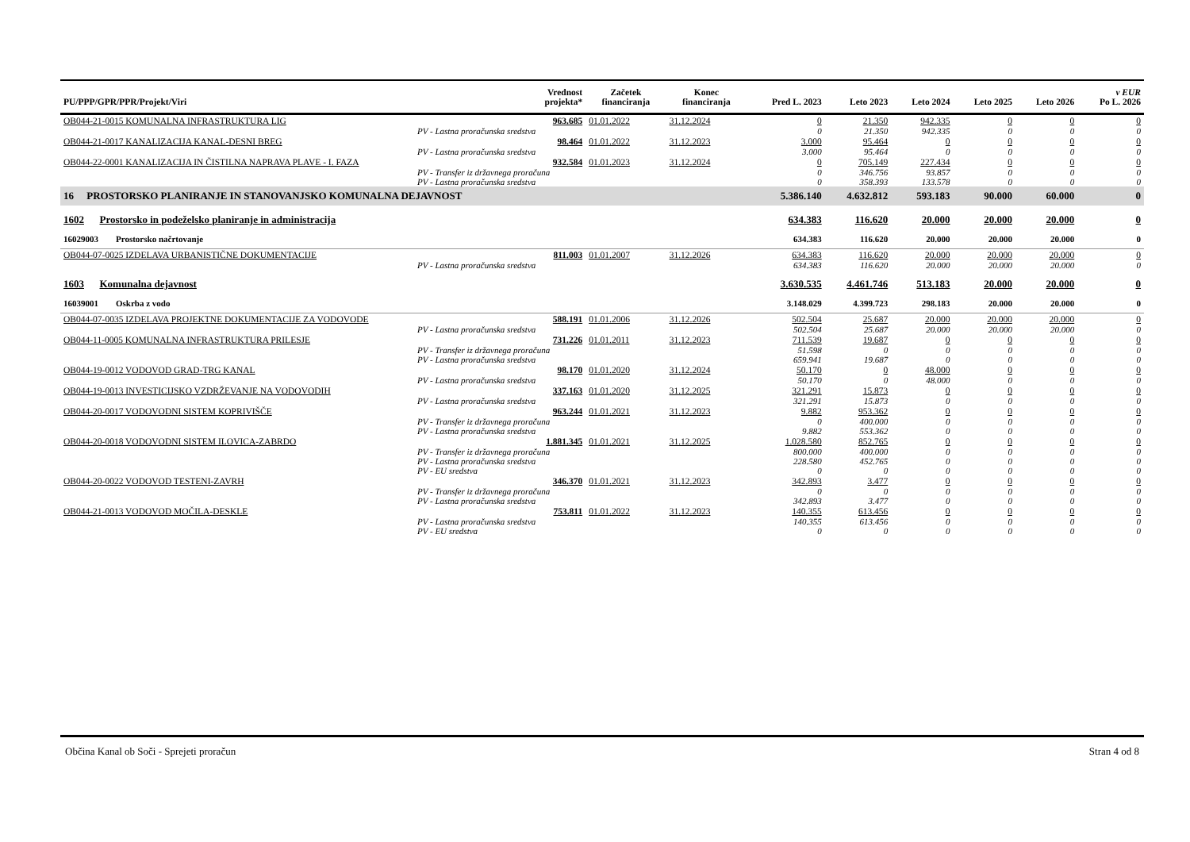| PU/PPP/GPR/PPR/Projekt/Viri | Vrednost projekta* | Začetek financiranja | Konec financiranja | Pred L. 2023 | Leto 2023 | Leto 2024 | Leto 2025 | Leto 2026 | v EUR Po L. 2026 |
| --- | --- | --- | --- | --- | --- | --- | --- | --- | --- |
| OB044-21-0015 KOMUNALNA INFRASTRUKTURA LIG | 963.685 | 01.01.2022 | 31.12.2024 | 0 | 21.350 | 942.335 | 0 | 0 | 0 |
| PV - Lastna proračunska sredstva | | | | 0 | 21.350 | 942.335 | 0 | 0 | 0 |
| OB044-21-0017 KANALIZACIJA KANAL-DESNI BREG | 98.464 | 01.01.2022 | 31.12.2023 | 3.000 | 95.464 | 0 | 0 | 0 | 0 |
| PV - Lastna proračunska sredstva | | | | 3.000 | 95.464 | 0 | 0 | 0 | 0 |
| OB044-22-0001 KANALIZACIJA IN ČISTILNA NAPRAVA PLAVE - I. FAZA | 932.584 | 01.01.2023 | 31.12.2024 | 0 | 705.149 | 227.434 | 0 | 0 | 0 |
| PV - Transfer iz državnega proračuna | | | | 0 | 346.756 | 93.857 | 0 | 0 | 0 |
| PV - Lastna proračunska sredstva | | | | 0 | 358.393 | 133.578 | 0 | 0 | 0 |
| 16 PROSTORSKO PLANIRANJE IN STANOVANJSKO KOMUNALNA DEJAVNOST | | | | 5.386.140 | 4.632.812 | 593.183 | 90.000 | 60.000 | 0 |
| 1602 Prostorsko in podeželsko planiranje in administracija | | | | 634.383 | 116.620 | 20.000 | 20.000 | 20.000 | 0 |
| 16029003 Prostorsko načrtovanje | | | | 634.383 | 116.620 | 20.000 | 20.000 | 20.000 | 0 |
| OB044-07-0025 IZDELAVA URBANISTIČNE DOKUMENTACIJE | 811.003 | 01.01.2007 | 31.12.2026 | 634.383 | 116.620 | 20.000 | 20.000 | 20.000 | 0 |
| PV - Lastna proračunska sredstva | | | | 634.383 | 116.620 | 20.000 | 20.000 | 20.000 | 0 |
| 1603 Komunalna dejavnost | | | | 3.630.535 | 4.461.746 | 513.183 | 20.000 | 20.000 | 0 |
| 16039001 Oskrba z vodo | | | | 3.148.029 | 4.399.723 | 298.183 | 20.000 | 20.000 | 0 |
| OB044-07-0035 IZDELAVA PROJEKTNE DOKUMENTACIJE ZA VODOVODE | 588.191 | 01.01.2006 | 31.12.2026 | 502.504 | 25.687 | 20.000 | 20.000 | 20.000 | 0 |
| PV - Lastna proračunska sredstva | | | | 502.504 | 25.687 | 20.000 | 20.000 | 20.000 | 0 |
| OB044-11-0005 KOMUNALNA INFRASTRUKTURA PRILESJE | 731.226 | 01.01.2011 | 31.12.2023 | 711.539 | 19.687 | 0 | 0 | 0 | 0 |
| PV - Transfer iz državnega proračuna | | | | 51.598 | 0 | 0 | 0 | 0 | 0 |
| PV - Lastna proračunska sredstva | | | | 659.941 | 19.687 | 0 | 0 | 0 | 0 |
| OB044-19-0012 VODOVOD GRAD-TRG KANAL | 98.170 | 01.01.2020 | 31.12.2024 | 50.170 | 0 | 48.000 | 0 | 0 | 0 |
| PV - Lastna proračunska sredstva | | | | 50.170 | 0 | 48.000 | 0 | 0 | 0 |
| OB044-19-0013 INVESTICIJSKO VZDRŽEVANJE NA VODOVODIH | 337.163 | 01.01.2020 | 31.12.2025 | 321.291 | 15.873 | 0 | 0 | 0 | 0 |
| PV - Lastna proračunska sredstva | | | | 321.291 | 15.873 | 0 | 0 | 0 | 0 |
| OB044-20-0017 VODOVODNI SISTEM KOPRIVIŠČE | 963.244 | 01.01.2021 | 31.12.2023 | 9.882 | 953.362 | 0 | 0 | 0 | 0 |
| PV - Transfer iz državnega proračuna | | | | 0 | 400.000 | 0 | 0 | 0 | 0 |
| PV - Lastna proračunska sredstva | | | | 9.882 | 553.362 | 0 | 0 | 0 | 0 |
| OB044-20-0018 VODOVODNI SISTEM ILOVICA-ZABRDO | 1.881.345 | 01.01.2021 | 31.12.2025 | 1.028.580 | 852.765 | 0 | 0 | 0 | 0 |
| PV - Transfer iz državnega proračuna | | | | 800.000 | 400.000 | 0 | 0 | 0 | 0 |
| PV - Lastna proračunska sredstva | | | | 228.580 | 452.765 | 0 | 0 | 0 | 0 |
| PV - EU sredstva | | | | 0 | 0 | 0 | 0 | 0 | 0 |
| OB044-20-0022 VODOVOD TESTENI-ZAVRH | 346.370 | 01.01.2021 | 31.12.2023 | 342.893 | 3.477 | 0 | 0 | 0 | 0 |
| PV - Transfer iz državnega proračuna | | | | 0 | 0 | 0 | 0 | 0 | 0 |
| PV - Lastna proračunska sredstva | | | | 342.893 | 3.477 | 0 | 0 | 0 | 0 |
| OB044-21-0013 VODOVOD MOČILA-DESKLE | 753.811 | 01.01.2022 | 31.12.2023 | 140.355 | 613.456 | 0 | 0 | 0 | 0 |
| PV - Lastna proračunska sredstva | | | | 140.355 | 613.456 | 0 | 0 | 0 | 0 |
| PV - EU sredstva | | | | 0 | 0 | 0 | 0 | 0 | 0 |
Občina Kanal ob Soči - Sprejeti proračun Stran 4 od 8